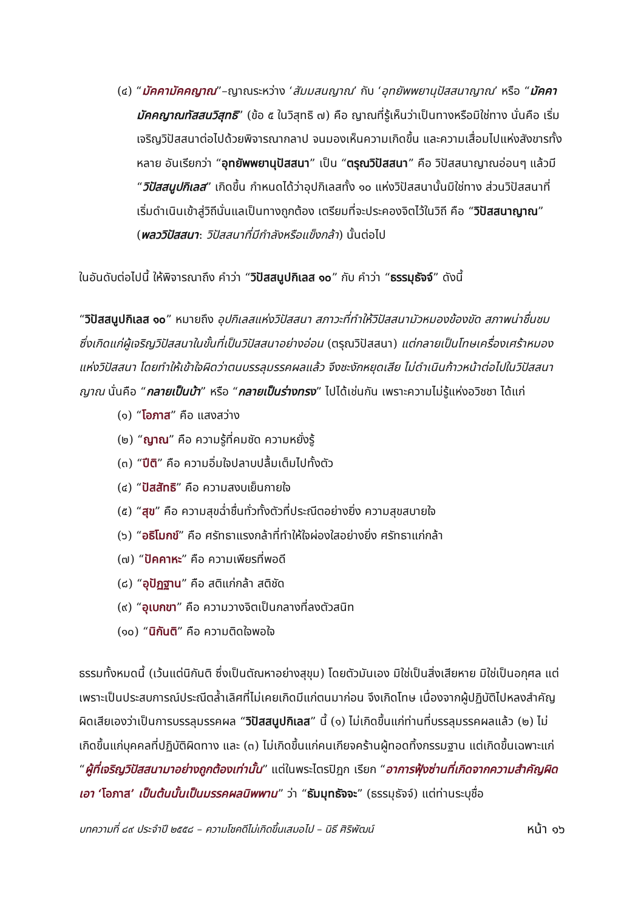(๔) “มัคคามัคคญาณ”–ญาณระหว่าง ‘สัมมสนญาณ’ กับ ‘อุทยัพพยานุปัสสนาญาณ’ หรือ “มัคคามัคคญาณทัสสนวิสุทธิ” (ข้อ ๕ ในวิสุทธิ ๗) คือ ญาณที่รู้เห็นว่าเป็นทางหรือมิใช่ทาง นั่นคือ เริ่มเจริญวิปัสสนาต่อไปด้วยพิจารณากลาป จนมองเห็นความเกิดขึ้น และความเสื่อมไปแห่งสังขารทั้งหลาย อันเรียกว่า “อุทยัพพยานุปัสสนา” เป็น “ตรุณวิปัสสนา” คือ วิปัสสนาญาณอ่อนๆ แล้วมี “วิปัสสนูปกิเลส” เกิดขึ้น กำหนดได้ว่าอุปกิเลสทั้ง ๑๐ แห่งวิปัสสนานั้นมิใช่ทาง ส่วนวิปัสสนาที่เริ่มดำเนินเข้าสู่วิถีนั่นแลเป็นทางถูกต้อง เตรียมที่จะประคองจิตไว้ในวิถี คือ “วิปัสสนาญาณ” (พลววิปัสสนา: วิปัสสนาที่มีกำลังหรือแข็งกล้า) นั้นต่อไป
ในอันดับต่อไปนี้ ให้พิจารณาถึง คำว่า “วิปัสสนูปกิเลส ๑๐” กับ คำว่า “ธรรมุธัจจ์” ดังนี้
“วิปัสสนูปกิเลส ๑๐” หมายถึง อุปกิเลสแห่งวิปัสสนา สภาวะที่ทำให้วิปัสสนามัวหมองข้องขัด สภาพน่าชื่นชม ซึ่งเกิดแก่ผู้เจริญวิปัสสนาในขั้นที่เป็นวิปัสสนาอย่างอ่อน (ตรุณวิปัสสนา) แต่กลายเป็นโทษเครื่องเศร้าหมองแห่งวิปัสสนา โดยทำให้เข้าใจผิดว่าตนบรรลุมรรคผลแล้ว จึงชะงักหยุดเสีย ไม่ดำเนินก้าวหน้าต่อไปในวิปัสสนาญาณ นั่นคือ “กลายเป็นบ้า” หรือ “กลายเป็นร่างทรง” ไปได้เช่นกัน เพราะความไม่รู้แห่งอวิชชา ได้แก่
(๑) “โอภาส” คือ แสงสว่าง
(๒) “ญาณ” คือ ความรู้ที่คมชัด ความหยั่งรู้
(๓) “ปีติ” คือ ความอิ่มใจปลาบปลื้มเต็มไปทั้งตัว
(๔) “ปัสสัทธิ” คือ ความสงบเย็นกายใจ
(๕) “สุข” คือ ความสุขฉ่ำชื่นทั่วทั้งตัวที่ประณีตอย่างยิ่ง ความสุขสบายใจ
(๖) “อธิโมกข์” คือ ศรัทธาแรงกล้าที่ทำให้ใจผ่องใสอย่างยิ่ง ศรัทธาแก่กล้า
(๗) “ปัคคาหะ” คือ ความเพียรที่พอดี
(๘) “อุปัฏฐาน” คือ สติแก่กล้า สติชัด
(๙) “อุเบกขา” คือ ความวางจิตเป็นกลางที่ลงตัวสนิท
(๑๐) “นิกันติ” คือ ความติดใจพอใจ
ธรรมทั้งหมดนี้ (เว้นแต่นิกันติ ซึ่งเป็นตัณหาอย่างสุขุม) โดยตัวมันเอง มิใช่เป็นสิ่งเสียหาย มิใช่เป็นอกุศล แต่เพราะเป็นประสบการณ์ประณีตล้ำเลิศที่ไม่เคยเกิดมีแก่ตนมาก่อน จึงเกิดโทษ เนื่องจากผู้ปฏิบัติไปหลงสำคัญผิดเสียเองว่าเป็นการบรรลุมรรคผล “วิปัสสนูปกิเลส” นี้ (๑) ไม่เกิดขึ้นแก่ท่านที่บรรลุมรรคผลแล้ว (๒) ไม่เกิดขึ้นแก่บุคคลที่ปฏิบัติผิดทาง และ (๓) ไม่เกิดขึ้นแก่คนเกียจคร้านผู้ทอดทิ้งกรรมฐาน แต่เกิดขึ้นเฉพาะแก่ “ผู้ที่เจริญวิปัสสนามาอย่างถูกต้องเท่านั้น” แต่ในพระไตรปิฎก เรียก “อาการฟุ้งซ่านที่เกิดจากความสำคัญผิดเอา ‘โอภาส’ เป็นต้นนั้นเป็นมรรคผลนิพพาน” ว่า “ธัมมุทธัจจะ” (ธรรมุธัจจ์) แต่ท่านระบุชื่อ
บทความที่ ๘๙ ประจำปี ๒๕๕๘ – ความโชคดีไม่เกิดขึ้นเสมอไป – นิธี ศิริพัฒน์ หน้า ๑๖